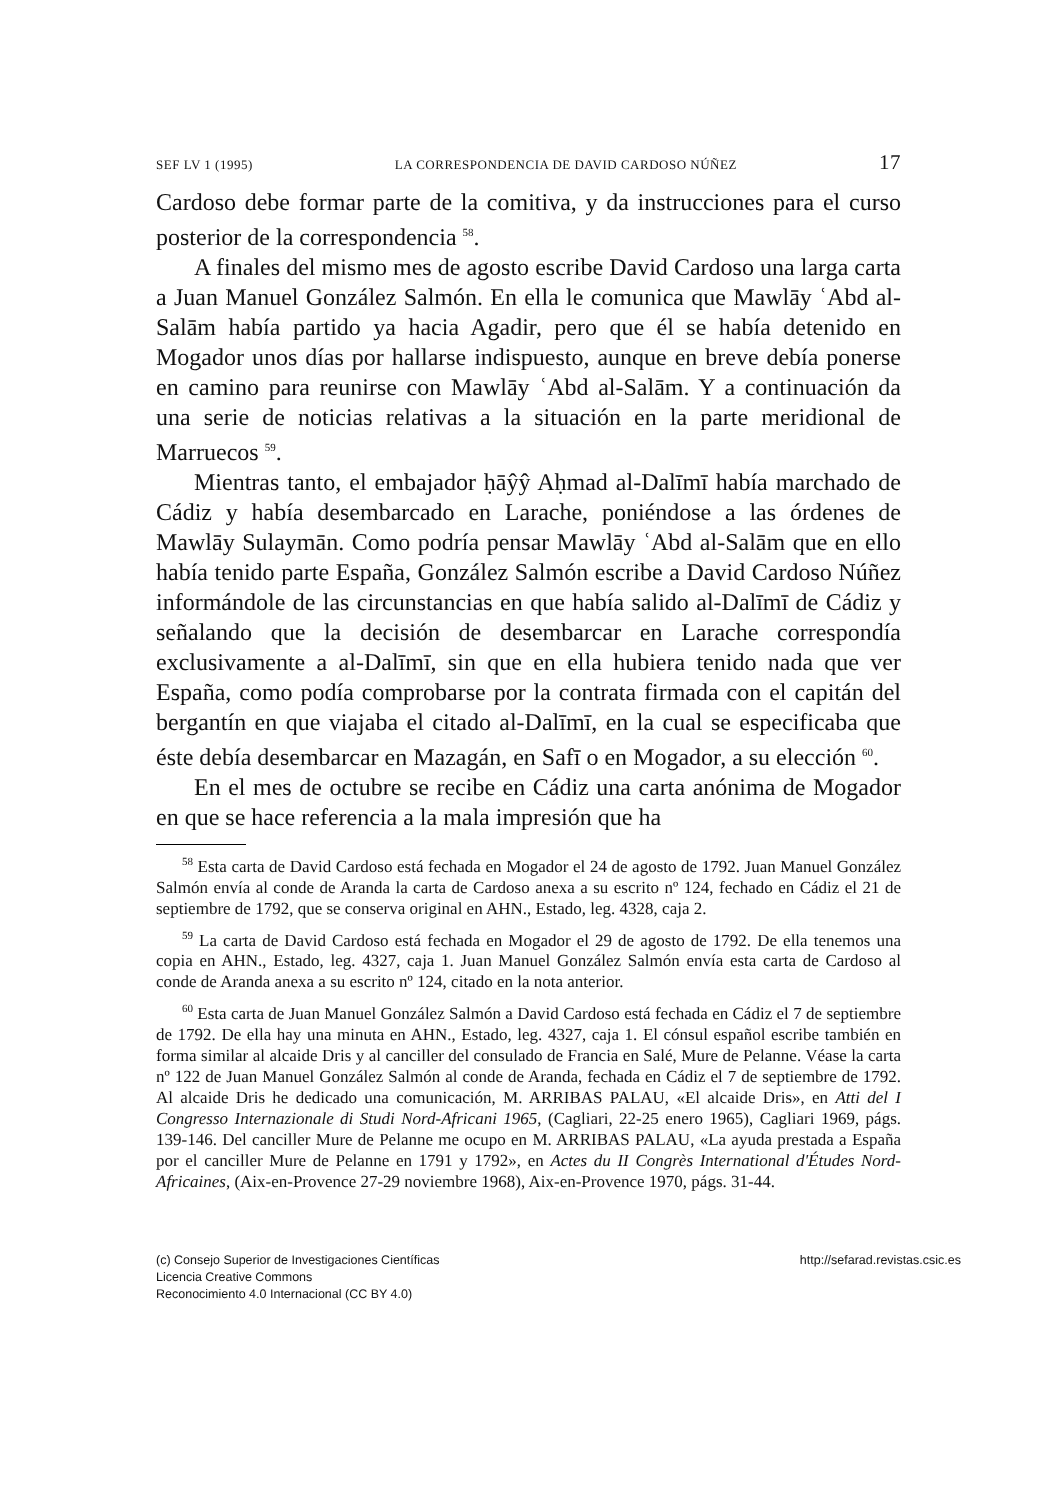SEF LV 1 (1995) LA CORRESPONDENCIA DE DAVID CARDOSO NÚÑEZ 17
Cardoso debe formar parte de la comitiva, y da instrucciones para el curso posterior de la correspondencia <sup>58</sup>.
A finales del mismo mes de agosto escribe David Cardoso una larga carta a Juan Manuel González Salmón. En ella le comunica que Mawlāy ʿAbd al-Salām había partido ya hacia Agadir, pero que él se había detenido en Mogador unos días por hallarse indispuesto, aunque en breve debía ponerse en camino para reunirse con Mawlāy ʿAbd al-Salām. Y a continuación da una serie de noticias relativas a la situación en la parte meridional de Marruecos <sup>59</sup>.
Mientras tanto, el embajador ḥāŷŷ Aḥmad al-Dalīmī había marchado de Cádiz y había desembarcado en Larache, poniéndose a las órdenes de Mawlāy Sulaymān. Como podría pensar Mawlāy ʿAbd al-Salām que en ello había tenido parte España, González Salmón escribe a David Cardoso Núñez informándole de las circunstancias en que había salido al-Dalīmī de Cádiz y señalando que la decisión de desembarcar en Larache correspondía exclusivamente a al-Dalīmī, sin que en ella hubiera tenido nada que ver España, como podía comprobarse por la contrata firmada con el capitán del bergantín en que viajaba el citado al-Dalīmī, en la cual se especificaba que éste debía desembarcar en Mazagán, en Safī o en Mogador, a su elección <sup>60</sup>.
En el mes de octubre se recibe en Cádiz una carta anónima de Mogador en que se hace referencia a la mala impresión que ha
<sup>58</sup> Esta carta de David Cardoso está fechada en Mogador el 24 de agosto de 1792. Juan Manuel González Salmón envía al conde de Aranda la carta de Cardoso anexa a su escrito nº 124, fechado en Cádiz el 21 de septiembre de 1792, que se conserva original en AHN., Estado, leg. 4328, caja 2.
<sup>59</sup> La carta de David Cardoso está fechada en Mogador el 29 de agosto de 1792. De ella tenemos una copia en AHN., Estado, leg. 4327, caja 1. Juan Manuel González Salmón envía esta carta de Cardoso al conde de Aranda anexa a su escrito nº 124, citado en la nota anterior.
<sup>60</sup> Esta carta de Juan Manuel González Salmón a David Cardoso está fechada en Cádiz el 7 de septiembre de 1792. De ella hay una minuta en AHN., Estado, leg. 4327, caja 1. El cónsul español escribe también en forma similar al alcaide Dris y al canciller del consulado de Francia en Salé, Mure de Pelanne. Véase la carta nº 122 de Juan Manuel González Salmón al conde de Aranda, fechada en Cádiz el 7 de septiembre de 1792. Al alcaide Dris he dedicado una comunicación, M. ARRIBAS PALAU, «El alcaide Dris», en Atti del I Congresso Internazionale di Studi Nord-Africani 1965, (Cagliari, 22-25 enero 1965), Cagliari 1969, págs. 139-146. Del canciller Mure de Pelanne me ocupo en M. ARRIBAS PALAU, «La ayuda prestada a España por el canciller Mure de Pelanne en 1791 y 1792», en Actes du II Congrès International d'Études Nord-Africaines, (Aix-en-Provence 27-29 noviembre 1968), Aix-en-Provence 1970, págs. 31-44.
(c) Consejo Superior de Investigaciones Científicas
Licencia Creative Commons
Reconocimiento 4.0 Internacional (CC BY 4.0)
http://sefarad.revistas.csic.es